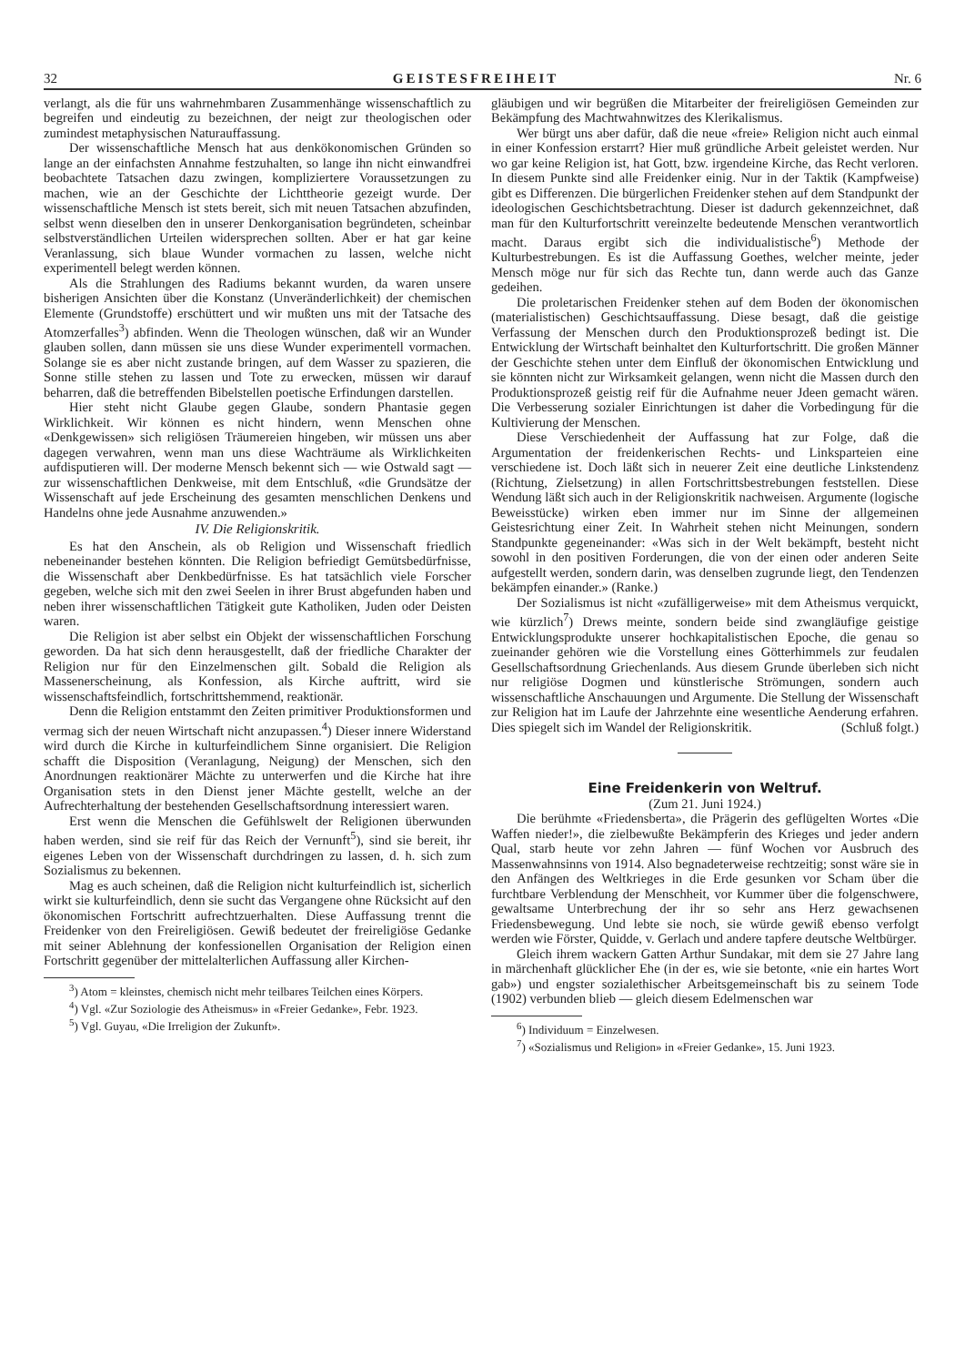32 GEISTESFREIHEIT Nr. 6
verlangt, als die für uns wahrnehmbaren Zusammenhänge wissenschaftlich zu begreifen und eindeutig zu bezeichnen, der neigt zur theologischen oder zumindest metaphysischen Naturauffassung.
Der wissenschaftliche Mensch hat aus denkökonomischen Gründen so lange an der einfachsten Annahme festzuhalten, so lange ihn nicht einwandfrei beobachtete Tatsachen dazu zwingen, kompliziertere Voraussetzungen zu machen, wie an der Geschichte der Lichttheorie gezeigt wurde. Der wissenschaftliche Mensch ist stets bereit, sich mit neuen Tatsachen abzufinden, selbst wenn dieselben den in unserer Denkorganisation begründeten, scheinbar selbstverständlichen Urteilen widersprechen sollten. Aber er hat gar keine Veranlassung, sich blaue Wunder vormachen zu lassen, welche nicht experimentell belegt werden können.
Als die Strahlungen des Radiums bekannt wurden, da waren unsere bisherigen Ansichten über die Konstanz (Unveränderlichkeit) der chemischen Elemente (Grundstoffe) erschüttert und wir mußten uns mit der Tatsache des Atomzerfalles<sup>3</sup>) abfinden. Wenn die Theologen wünschen, daß wir an Wunder glauben sollen, dann müssen sie uns diese Wunder experimentell vormachen. Solange sie es aber nicht zustande bringen, auf dem Wasser zu spazieren, die Sonne stille stehen zu lassen und Tote zu erwecken, müssen wir darauf beharren, daß die betreffenden Bibelstellen poetische Erfindungen darstellen.
Hier steht nicht Glaube gegen Glaube, sondern Phantasie gegen Wirklichkeit. Wir können es nicht hindern, wenn Menschen ohne «Denkgewissen» sich religiösen Träumereien hingeben, wir müssen uns aber dagegen verwahren, wenn man uns diese Wachträume als Wirklichkeiten aufdisputieren will. Der moderne Mensch bekennt sich — wie Ostwald sagt — zur wissenschaftlichen Denkweise, mit dem Entschluß, «die Grundsätze der Wissenschaft auf jede Erscheinung des gesamten menschlichen Denkens und Handelns ohne jede Ausnahme anzuwenden.»
IV. Die Religionskritik.
Es hat den Anschein, als ob Religion und Wissenschaft friedlich nebeneinander bestehen könnten. Die Religion befriedigt Gemütsbedürfnisse, die Wissenschaft aber Denkbedürfnisse. Es hat tatsächlich viele Forscher gegeben, welche sich mit den zwei Seelen in ihrer Brust abgefunden haben und neben ihrer wissenschaftlichen Tätigkeit gute Katholiken, Juden oder Deisten waren.
Die Religion ist aber selbst ein Objekt der wissenschaftlichen Forschung geworden. Da hat sich denn herausgestellt, daß der friedliche Charakter der Religion nur für den Einzelmenschen gilt. Sobald die Religion als Massenerscheinung, als Konfession, als Kirche auftritt, wird sie wissenschaftsfeindlich, fortschrittshemmend, reaktionär.
Denn die Religion entstammt den Zeiten primitiver Produktionsformen und vermag sich der neuen Wirtschaft nicht anzupassen.<sup>4</sup>) Dieser innere Widerstand wird durch die Kirche in kulturfeindlichem Sinne organisiert. Die Religion schafft die Disposition (Veranlagung, Neigung) der Menschen, sich den Anordnungen reaktionärer Mächte zu unterwerfen und die Kirche hat ihre Organisation stets in den Dienst jener Mächte gestellt, welche an der Aufrechterhaltung der bestehenden Gesellschaftsordnung interessiert waren.
Erst wenn die Menschen die Gefühlswelt der Religionen überwunden haben werden, sind sie reif für das Reich der Vernunft<sup>5</sup>), sind sie bereit, ihr eigenes Leben von der Wissenschaft durchdringen zu lassen, d. h. sich zum Sozialismus zu bekennen.
Mag es auch scheinen, daß die Religion nicht kulturfeindlich ist, sicherlich wirkt sie kulturfeindlich, denn sie sucht das Vergangene ohne Rücksicht auf den ökonomischen Fortschritt aufrechtzuerhalten. Diese Auffassung trennt die Freidenker von den Freireligiösen. Gewiß bedeutet der freireligiöse Gedanke mit seiner Ablehnung der konfessionellen Organisation der Religion einen Fortschritt gegenüber der mittelalterlichen Auffassung aller Kirchen-
<sup>3</sup>) Atom = kleinstes, chemisch nicht mehr teilbares Teilchen eines Körpers.
<sup>4</sup>) Vgl. «Zur Soziologie des Atheismus» in «Freier Gedanke», Febr. 1923.
<sup>5</sup>) Vgl. Guyau, «Die Irreligion der Zukunft».
gläubigen und wir begrüßen die Mitarbeiter der freireligiösen Gemeinden zur Bekämpfung des Machtwahnwitzes des Klerikalismus.
Wer bürgt uns aber dafür, daß die neue «freie» Religion nicht auch einmal in einer Konfession erstarrt? Hier muß gründliche Arbeit geleistet werden. Nur wo gar keine Religion ist, hat Gott, bzw. irgendeine Kirche, das Recht verloren. In diesem Punkte sind alle Freidenker einig. Nur in der Taktik (Kampfweise) gibt es Differenzen. Die bürgerlichen Freidenker stehen auf dem Standpunkt der ideologischen Geschichtsbetrachtung. Dieser ist dadurch gekennzeichnet, daß man für den Kulturfortschritt vereinzelte bedeutende Menschen verantwortlich macht. Daraus ergibt sich die individualistische<sup>6</sup>) Methode der Kulturbestrebungen. Es ist die Auffassung Goethes, welcher meinte, jeder Mensch möge nur für sich das Rechte tun, dann werde auch das Ganze gedeihen.
Die proletarischen Freidenker stehen auf dem Boden der ökonomischen (materialistischen) Geschichtsauffassung. Diese besagt, daß die geistige Verfassung der Menschen durch den Produktionsprozeß bedingt ist. Die Entwicklung der Wirtschaft beinhaltet den Kulturfortschritt. Die großen Männer der Geschichte stehen unter dem Einfluß der ökonomischen Entwicklung und sie könnten nicht zur Wirksamkeit gelangen, wenn nicht die Massen durch den Produktionsprozeß geistig reif für die Aufnahme neuer Jdeen gemacht wären. Die Verbesserung sozialer Einrichtungen ist daher die Vorbedingung für die Kultivierung der Menschen.
Diese Verschiedenheit der Auffassung hat zur Folge, daß die Argumentation der freidenkerischen Rechts- und Linksparteien eine verschiedene ist. Doch läßt sich in neuerer Zeit eine deutliche Linkstendenz (Richtung, Zielsetzung) in allen Fortschrittsbestrebungen feststellen. Diese Wendung läßt sich auch in der Religionskritik nachweisen. Argumente (logische Beweisstücke) wirken eben immer nur im Sinne der allgemeinen Geistesrichtung einer Zeit. In Wahrheit stehen nicht Meinungen, sondern Standpunkte gegeneinander: «Was sich in der Welt bekämpft, besteht nicht sowohl in den positiven Forderungen, die von der einen oder anderen Seite aufgestellt werden, sondern darin, was denselben zugrunde liegt, den Tendenzen bekämpfen einander.» (Ranke.)
Der Sozialismus ist nicht «zufälligerweise» mit dem Atheismus verquickt, wie kürzlich<sup>7</sup>) Drews meinte, sondern beide sind zwangläufige geistige Entwicklungsprodukte unserer hochkapitalistischen Epoche, die genau so zueinander gehören wie die Vorstellung eines Götterhimmels zur feudalen Gesellschaftsordnung Griechenlands. Aus diesem Grunde überleben sich nicht nur religiöse Dogmen und künstlerische Strömungen, sondern auch wissenschaftliche Anschauungen und Argumente. Die Stellung der Wissenschaft zur Religion hat im Laufe der Jahrzehnte eine wesentliche Aenderung erfahren. Dies spiegelt sich im Wandel der Religionskritik. (Schluß folgt.)
Eine Freidenkerin von Weltruf.
(Zum 21. Juni 1924.)
Die berühmte «Friedensberta», die Prägerin des geflügelten Wortes «Die Waffen nieder!», die zielbewußte Bekämpferin des Krieges und jeder andern Qual, starb heute vor zehn Jahren — fünf Wochen vor Ausbruch des Massenwahnsinns von 1914. Also begnadeterweise rechtzeitig; sonst wäre sie in den Anfängen des Weltkrieges in die Erde gesunken vor Scham über die furchtbare Verblendung der Menschheit, vor Kummer über die folgenschwere, gewaltsame Unterbrechung der ihr so sehr ans Herz gewachsenen Friedensbewegung. Und lebte sie noch, sie würde gewiß ebenso verfolgt werden wie Förster, Quidde, v. Gerlach und andere tapfere deutsche Weltbürger.
Gleich ihrem wackern Gatten Arthur Sundakar, mit dem sie 27 Jahre lang in märchenhaft glücklicher Ehe (in der es, wie sie betonte, «nie ein hartes Wort gab») und engster sozialethischer Arbeitsgemeinschaft bis zu seinem Tode (1902) verbunden blieb — gleich diesem Edelmenschen war
<sup>6</sup>) Individuum = Einzelwesen.
<sup>7</sup>) «Sozialismus und Religion» in «Freier Gedanke», 15. Juni 1923.